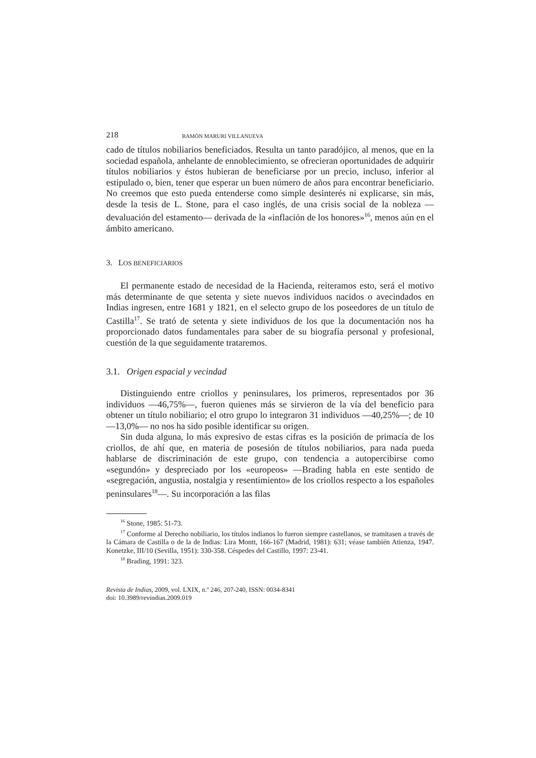218 RAMÓN MARURI VILLANUEVA
cado de títulos nobiliarios beneficiados. Resulta un tanto paradójico, al menos, que en la sociedad española, anhelante de ennoblecimiento, se ofrecieran oportunidades de adquirir títulos nobiliarios y éstos hubieran de beneficiarse por un precio, incluso, inferior al estipulado o, bien, tener que esperar un buen número de años para encontrar beneficiario. No creemos que esto pueda entenderse como simple desinterés ni explicarse, sin más, desde la tesis de L. Stone, para el caso inglés, de una crisis social de la nobleza —devaluación del estamento— derivada de la «inflación de los honores»<sup>16</sup>, menos aún en el ámbito americano.
3. LOS BENEFICIARIOS
El permanente estado de necesidad de la Hacienda, reiteramos esto, será el motivo más determinante de que setenta y siete nuevos individuos nacidos o avecindados en Indias ingresen, entre 1681 y 1821, en el selecto grupo de los poseedores de un título de Castilla<sup>17</sup>. Se trató de setenta y siete individuos de los que la documentación nos ha proporcionado datos fundamentales para saber de su biografía personal y profesional, cuestión de la que seguidamente trataremos.
3.1. Origen espacial y vecindad
Distinguiendo entre criollos y peninsulares, los primeros, representados por 36 individuos —46,75%—, fueron quienes más se sirvieron de la vía del beneficio para obtener un título nobiliario; el otro grupo lo integraron 31 individuos —40,25%—; de 10 —13,0%— no nos ha sido posible identificar su origen.
Sin duda alguna, lo más expresivo de estas cifras es la posición de primacía de los criollos, de ahí que, en materia de posesión de títulos nobiliarios, para nada pueda hablarse de discriminación de este grupo, con tendencia a autopercibirse como «segundón» y despreciado por los «europeos» —Brading habla en este sentido de «segregación, angustia, nostalgia y resentimiento» de los criollos respecto a los españoles peninsulares<sup>18</sup>—. Su incorporación a las filas
<sup>16</sup> Stone, 1985: 51-73.
<sup>17</sup> Conforme al Derecho nobiliario, los títulos indianos lo fueron siempre castellanos, se tramitasen a través de la Cámara de Castilla o de la de Indias: Lira Montt, 166-167 (Madrid, 1981): 631; véase también Atienza, 1947. Konetzke, III/10 (Sevilla, 1951): 330-358. Céspedes del Castillo, 1997: 23-41.
<sup>18</sup> Brading, 1991: 323.
Revista de Indias, 2009, vol. LXIX, n.º 246, 207-240, ISSN: 0034-8341
doi: 10.3989/revindias.2009.019